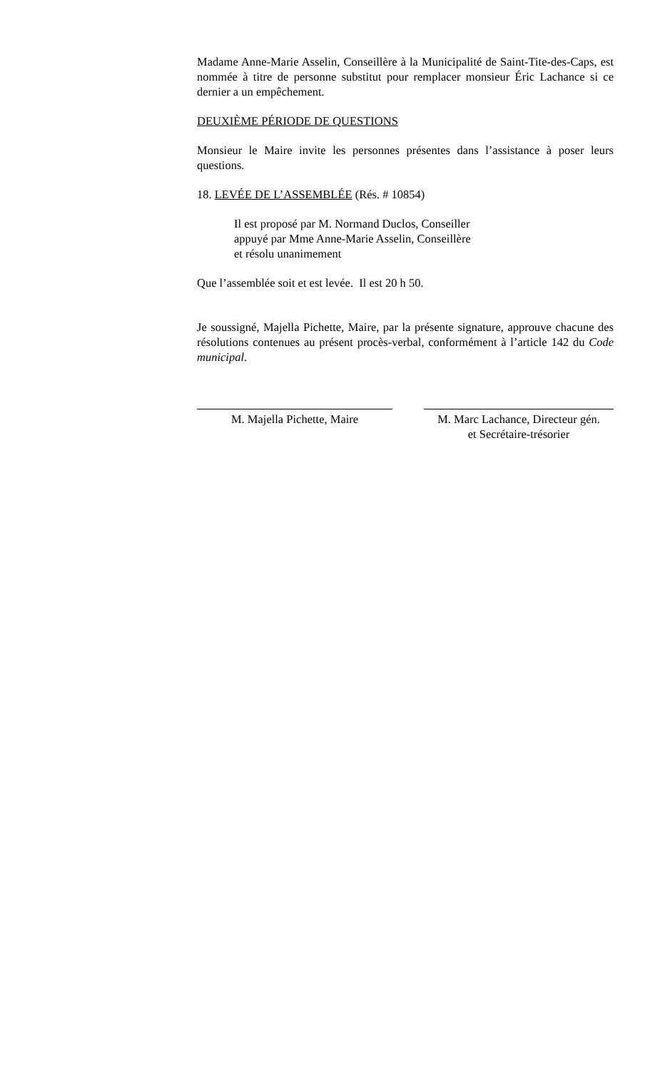Madame Anne-Marie Asselin, Conseillère à la Municipalité de Saint-Tite-des-Caps, est nommée à titre de personne substitut pour remplacer monsieur Éric Lachance si ce dernier a un empêchement.
DEUXIÈME PÉRIODE DE QUESTIONS
Monsieur le Maire invite les personnes présentes dans l’assistance à poser leurs questions.
18. LEVÉE DE L’ASSEMBLÉE (Rés. # 10854)
Il est proposé par M. Normand Duclos, Conseiller
appuyé par Mme Anne-Marie Asselin, Conseillère
et résolu unanimement
Que l’assemblée soit et est levée. Il est 20 h 50.
Je soussigné, Majella Pichette, Maire, par la présente signature, approuve chacune des résolutions contenues au présent procès-verbal, conformément à l’article 142 du Code municipal.
M. Majella Pichette, Maire M. Marc Lachance, Directeur gén.
et Secrétaire-trésorier